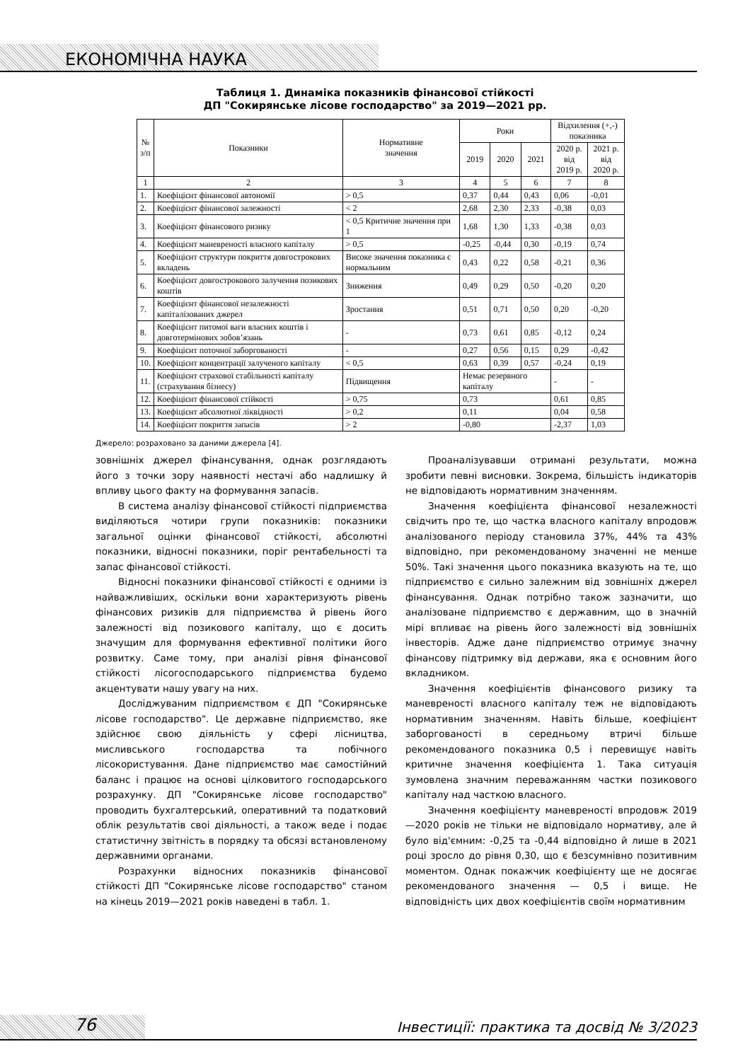ЕКОНОМІЧНА НАУКА
Таблиця 1. Динаміка показників фінансової стійкості
ДП "Сокирянське лісове господарство" за 2019—2021 рр.
| № з/п | Показники | Нормативне значення | Роки | | | Відхилення (+,-) показника | |
| --- | --- | --- | --- | --- | --- | --- | --- |
| | | | 2019 | 2020 | 2021 | 2020 р. від 2019 р. | 2021 р. від 2020 р. |
| 1 | 2 | 3 | 4 | 5 | 6 | 7 | 8 |
| 1. | Коефіцієнт фінансової автономії | > 0,5 | 0,37 | 0,44 | 0,43 | 0,06 | -0,01 |
| 2. | Коефіцієнт фінансової залежності | < 2 | 2,68 | 2,30 | 2,33 | -0,38 | 0,03 |
| 3. | Коефіцієнт фінансового ризику | < 0,5 Критичне значення при 1 | 1,68 | 1,30 | 1,33 | -0,38 | 0,03 |
| 4. | Коефіцієнт маневреності власного капіталу | > 0,5 | -0,25 | -0,44 | 0,30 | -0,19 | 0,74 |
| 5. | Коефіцієнт структури покриття довгострокових вкладень | Високе значення показника є нормальним | 0,43 | 0,22 | 0,58 | -0,21 | 0,36 |
| 6. | Коефіцієнт довгострокового залучення позикових коштів | Зниження | 0,49 | 0,29 | 0,50 | -0,20 | 0,20 |
| 7. | Коефіцієнт фінансової незалежності капіталізованих джерел | Зростання | 0,51 | 0,71 | 0,50 | 0,20 | -0,20 |
| 8. | Коефіцієнт питомої ваги власних коштів і довготермінових зобов’язань | - | 0,73 | 0,61 | 0,85 | -0,12 | 0,24 |
| 9. | Коефіцієнт поточної заборгованості | - | 0,27 | 0,56 | 0,15 | 0,29 | -0,42 |
| 10. | Коефіцієнт концентрації залученого капіталу | < 0,5 | 0,63 | 0,39 | 0,57 | -0,24 | 0,19 |
| 11. | Коефіцієнт страхової стабільності капіталу (страхування бізнесу) | Підвищення | Немає резервного капіталу | | | - | - |
| 12. | Коефіцієнт фінансової стійкості | > 0,75 | 0,73 | | | 0,61 | 0,85 |
| 13. | Коефіцієнт абсолютної ліквідності | > 0,2 | 0,11 | | | 0,04 | 0,58 |
| 14. | Коефіцієнт покриття запасів | > 2 | -0,80 | | | -2,37 | 1,03 |
Джерело: розраховано за даними джерела [4].
зовнішніх джерел фінансування, однак розглядають його з точки зору наявності нестачі або надлишку й впливу цього факту на формування запасів.
В система аналізу фінансової стійкості підприємства виділяються чотири групи показників: показники загальної оцінки фінансової стійкості, абсолютні показники, відносні показники, поріг рентабельності та запас фінансової стійкості.
Відносні показники фінансової стійкості є одними із найважливіших, оскільки вони характеризують рівень фінансових ризиків для підприємства й рівень його залежності від позикового капіталу, що є досить значущим для формування ефективної політики його розвитку. Саме тому, при аналізі рівня фінансової стійкості лісогосподарського підприємства будемо акцентувати нашу увагу на них.
Досліджуваним підприємством є ДП "Сокирянське лісове господарство". Це державне підприємство, яке здійснює свою діяльність у сфері лісництва, мисливського господарства та побічного лісокористування. Дане підприємство має самостійний баланс і працює на основі цілковитого господарського розрахунку. ДП "Сокирянське лісове господарство" проводить бухгалтерський, оперативний та податковий облік результатів своі діяльності, а також веде і подає статистичну звітність в порядку та обсязі встановленому державними органами.
Розрахунки відносних показників фінансової стійкості ДП "Сокирянське лісове господарство" станом на кінець 2019—2021 років наведені в табл. 1.
Проаналізувавши отримані результати, можна зробити певні висновки. Зокрема, більшість індикаторів не відповідають нормативним значенням.
Значення коефіцієнта фінансової незалежності свідчить про те, що частка власного капіталу впродовж аналізованого періоду становила 37%, 44% та 43% відповідно, при рекомендованому значенні не менше 50%. Такі значення цього показника вказують на те, що підприємство є сильно залежним від зовнішніх джерел фінансування. Однак потрібно також зазначити, що аналізоване підприємство є державним, що в значній мірі впливає на рівень його залежності від зовнішніх інвесторів. Адже дане підприємство отримує значну фінансову підтримку від держави, яка є основним його вкладником.
Значення коефіцієнтів фінансового ризику та маневреності власного капіталу теж не відповідають нормативним значенням. Навіть більше, коефіцієнт заборгованості в середньому втричі більше рекомендованого показника 0,5 і перевищує навіть критичне значення коефіцієнта 1. Така ситуація зумовлена значним переважанням частки позикового капіталу над часткою власного.
Значення коефіцієнту маневреності впродовж 2019—2020 років не тільки не відповідало нормативу, але й було від'ємним: -0,25 та -0,44 відповідно й лише в 2021 році зросло до рівня 0,30, що є безсумнівно позитивним моментом. Однак покажчик коефіцієнту ще не досягає рекомендованого значення — 0,5 і вище. Не відповідність цих двох коефіцієнтів своїм нормативним
76
Інвестиції: практика та досвід № 3/2023